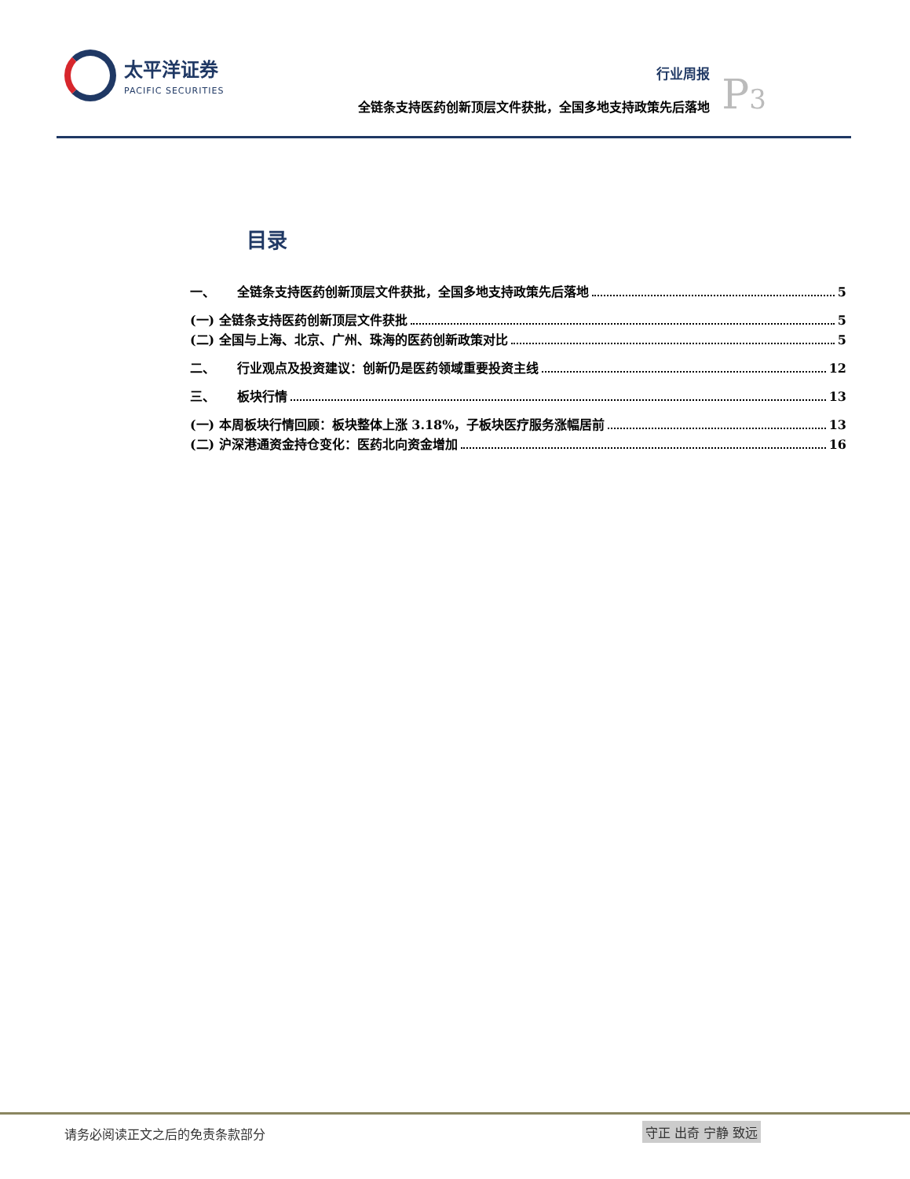太平洋证券
PACIFIC SECURITIES
行业周报
全链条支持医药创新顶层文件获批，全国多地支持政策先后落地
P3
目录
一、 全链条支持医药创新顶层文件获批，全国多地支持政策先后落地 5
(一) 全链条支持医药创新顶层文件获批 5
(二) 全国与上海、北京、广州、珠海的医药创新政策对比 5
二、 行业观点及投资建议：创新仍是医药领域重要投资主线 12
三、 板块行情 13
(一) 本周板块行情回顾：板块整体上涨 3.18%，子板块医疗服务涨幅居前 13
(二) 沪深港通资金持仓变化：医药北向资金增加 16
请务必阅读正文之后的免责条款部分 守正 出奇 宁静 致远